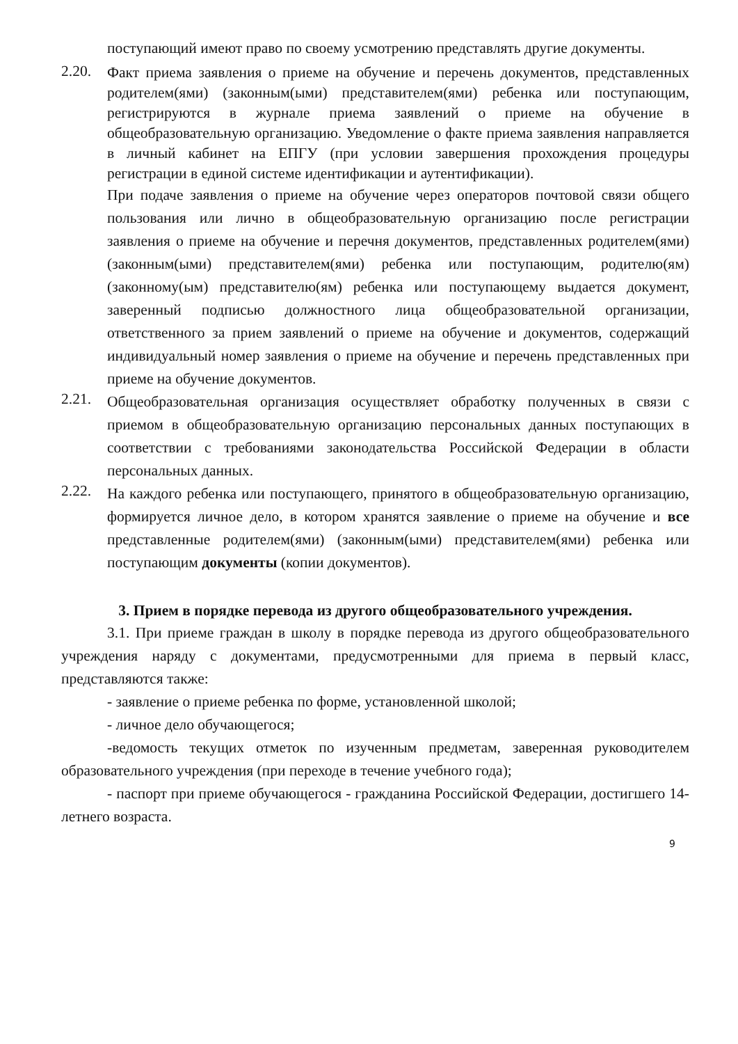поступающий имеют право по своему усмотрению представлять другие документы.
2.20.
Факт приема заявления о приеме на обучение и перечень документов, представленных родителем(ями) (законным(ыми) представителем(ями) ребенка или поступающим, регистрируются в журнале приема заявлений о приеме на обучение в общеобразовательную организацию. Уведомление о факте приема заявления направляется в личный кабинет на ЕПГУ (при условии завершения прохождения процедуры регистрации в единой системе идентификации и аутентификации).
При подаче заявления о приеме на обучение через операторов почтовой связи общего пользования или лично в общеобразовательную организацию после регистрации заявления о приеме на обучение и перечня документов, представленных родителем(ями) (законным(ыми) представителем(ями) ребенка или поступающим, родителю(ям) (законному(ым) представителю(ям) ребенка или поступающему выдается документ, заверенный подписью должностного лица общеобразовательной организации, ответственного за прием заявлений о приеме на обучение и документов, содержащий индивидуальный номер заявления о приеме на обучение и перечень представленных при приеме на обучение документов.
2.21.
Общеобразовательная организация осуществляет обработку полученных в связи с приемом в общеобразовательную организацию персональных данных поступающих в соответствии с требованиями законодательства Российской Федерации в области персональных данных.
2.22.
На каждого ребенка или поступающего, принятого в общеобразовательную организацию, формируется личное дело, в котором хранятся заявление о приеме на обучение и все представленные родителем(ями) (законным(ыми) представителем(ями) ребенка или поступающим документы (копии документов).
3. Прием в порядке перевода из другого общеобразовательного учреждения.
3.1. При приеме граждан в школу в порядке перевода из другого общеобразовательного учреждения наряду с документами, предусмотренными для приема в первый класс, представляются также:
- заявление о приеме ребенка по форме, установленной школой;
- личное дело обучающегося;
-ведомость текущих отметок по изученным предметам, заверенная руководителем образовательного учреждения (при переходе в течение учебного года);
- паспорт при приеме обучающегося - гражданина Российской Федерации, достигшего 14-летнего возраста.
9